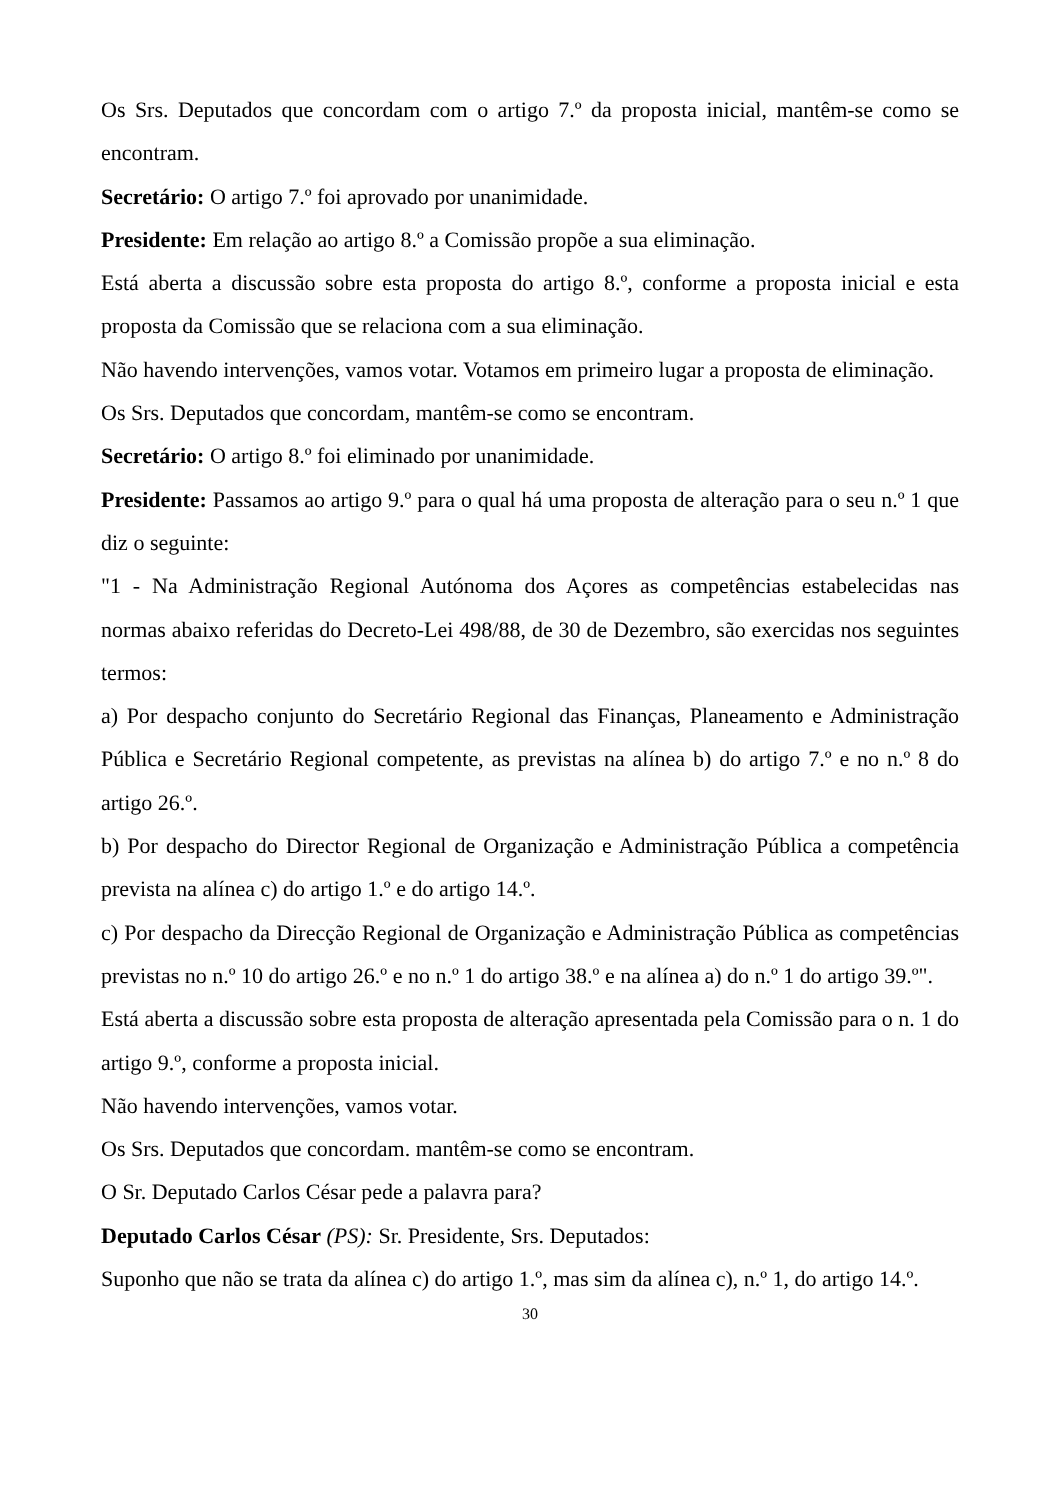Os Srs. Deputados que concordam com o artigo 7.º da proposta inicial, mantêm-se como se encontram.
Secretário: O artigo 7.º foi aprovado por unanimidade.
Presidente: Em relação ao artigo 8.º a Comissão propõe a sua eliminação.
Está aberta a discussão sobre esta proposta do artigo 8.º, conforme a proposta inicial e esta proposta da Comissão que se relaciona com a sua eliminação.
Não havendo intervenções, vamos votar. Votamos em primeiro lugar a proposta de eliminação.
Os Srs. Deputados que concordam, mantêm-se como se encontram.
Secretário: O artigo 8.º foi eliminado por unanimidade.
Presidente: Passamos ao artigo 9.º para o qual há uma proposta de alteração para o seu n.º 1 que diz o seguinte:
"1 - Na Administração Regional Autónoma dos Açores as competências estabelecidas nas normas abaixo referidas do Decreto-Lei 498/88, de 30 de Dezembro, são exercidas nos seguintes termos:
a) Por despacho conjunto do Secretário Regional das Finanças, Planeamento e Administração Pública e Secretário Regional competente, as previstas na alínea b) do artigo 7.º e no n.º 8 do artigo 26.º.
b) Por despacho do Director Regional de Organização e Administração Pública a competência prevista na alínea c) do artigo 1.º e do artigo 14.º.
c) Por despacho da Direcção Regional de Organização e Administração Pública as competências previstas no n.º 10 do artigo 26.º e no n.º 1 do artigo 38.º e na alínea a) do n.º 1 do artigo 39.º".
Está aberta a discussão sobre esta proposta de alteração apresentada pela Comissão para o n. 1 do artigo 9.º, conforme a proposta inicial.
Não havendo intervenções, vamos votar.
Os Srs. Deputados que concordam. mantêm-se como se encontram.
O Sr. Deputado Carlos César pede a palavra para?
Deputado Carlos César (PS): Sr. Presidente, Srs. Deputados:
Suponho que não se trata da alínea c) do artigo 1.º, mas sim da alínea c), n.º 1, do artigo 14.º.
30